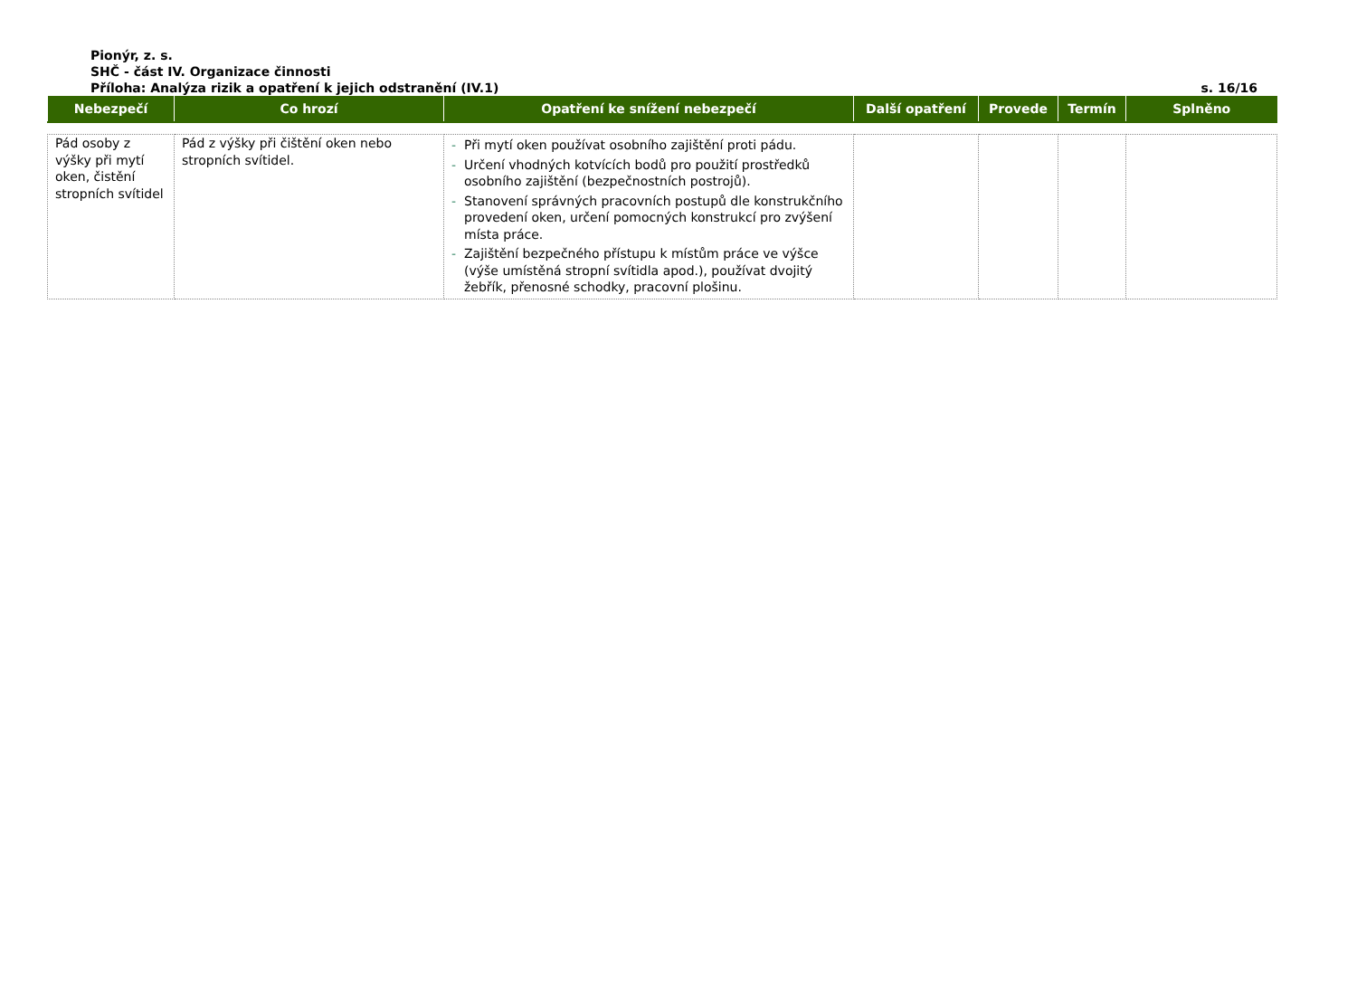Pionýr, z. s.
SHČ - část IV. Organizace činnosti
Příloha: Analýza rizik a opatření k jejich odstranění (IV.1) s. 16/16
| Nebezpečí | Co hrozí | Opatření ke snížení nebezpečí | Další opatření | Provede | Termín | Splněno |
| --- | --- | --- | --- | --- | --- | --- |
| Pád osoby z výšky při mytí oken, čistění stropních svítidel | Pád z výšky při čištění oken nebo stropních svítidel. | - Při mytí oken používat osobního zajištění proti pádu. - Určení vhodných kotvících bodů pro použití prostředků osobního zajištění (bezpečnostních postrojů). - Stanovení správných pracovních postupů dle konstrukčního provedení oken, určení pomocných konstrukcí pro zvýšení místa práce. - Zajištění bezpečného přístupu k místům práce ve výšce (výše umístěná stropní svítidla apod.), používat dvojitý žebřík, přenosné schodky, pracovní plošinu. | | | | |